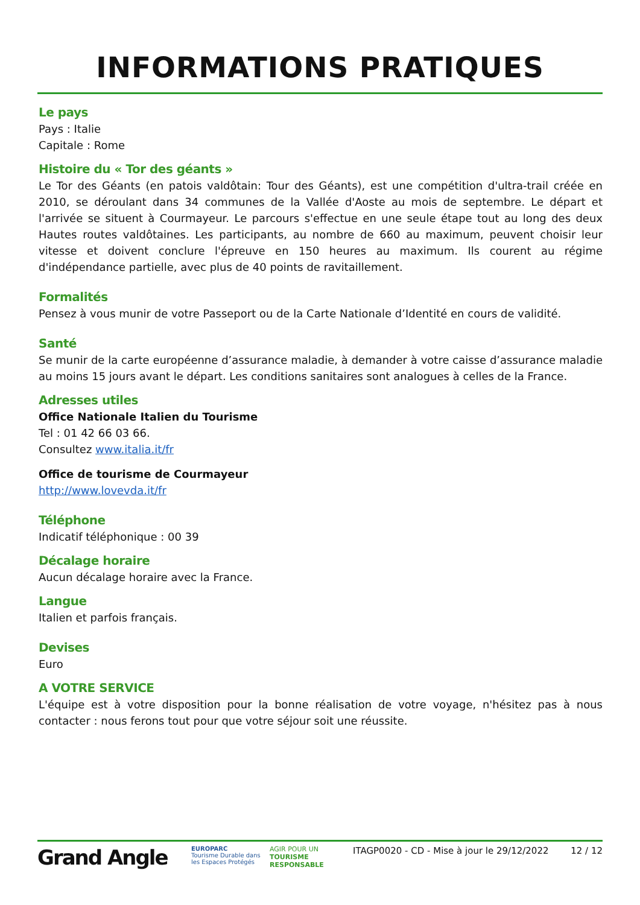INFORMATIONS PRATIQUES
Le pays
Pays : Italie
Capitale : Rome
Histoire du « Tor des géants »
Le Tor des Géants (en patois valdôtain: Tour des Géants), est une compétition d'ultra-trail créée en 2010, se déroulant dans 34 communes de la Vallée d'Aoste au mois de septembre. Le départ et l'arrivée se situent à Courmayeur. Le parcours s'effectue en une seule étape tout au long des deux Hautes routes valdôtaines. Les participants, au nombre de 660 au maximum, peuvent choisir leur vitesse et doivent conclure l'épreuve en 150 heures au maximum. Ils courent au régime d'indépendance partielle, avec plus de 40 points de ravitaillement.
Formalités
Pensez à vous munir de votre Passeport ou de la Carte Nationale d’Identité en cours de validité.
Santé
Se munir de la carte européenne d’assurance maladie, à demander à votre caisse d’assurance maladie au moins 15 jours avant le départ. Les conditions sanitaires sont analogues à celles de la France.
Adresses utiles
Office Nationale Italien du Tourisme
Tel : 01 42 66 03 66.
Consultez www.italia.it/fr
Office de tourisme de Courmayeur
http://www.lovevda.it/fr
Téléphone
Indicatif téléphonique : 00 39
Décalage horaire
Aucun décalage horaire avec la France.
Langue
Italien et parfois français.
Devises
Euro
A VOTRE SERVICE
L'équipe est à votre disposition pour la bonne réalisation de votre voyage, n'hésitez pas à nous contacter : nous ferons tout pour que votre séjour soit une réussite.
Grand Angle
EUROPARC
Tourisme Durable dans les Espaces Protégés
AGIR POUR UN
TOURISME RESPONSABLE
ITAGP0020 - CD - Mise à jour le 29/12/2022
12 / 12